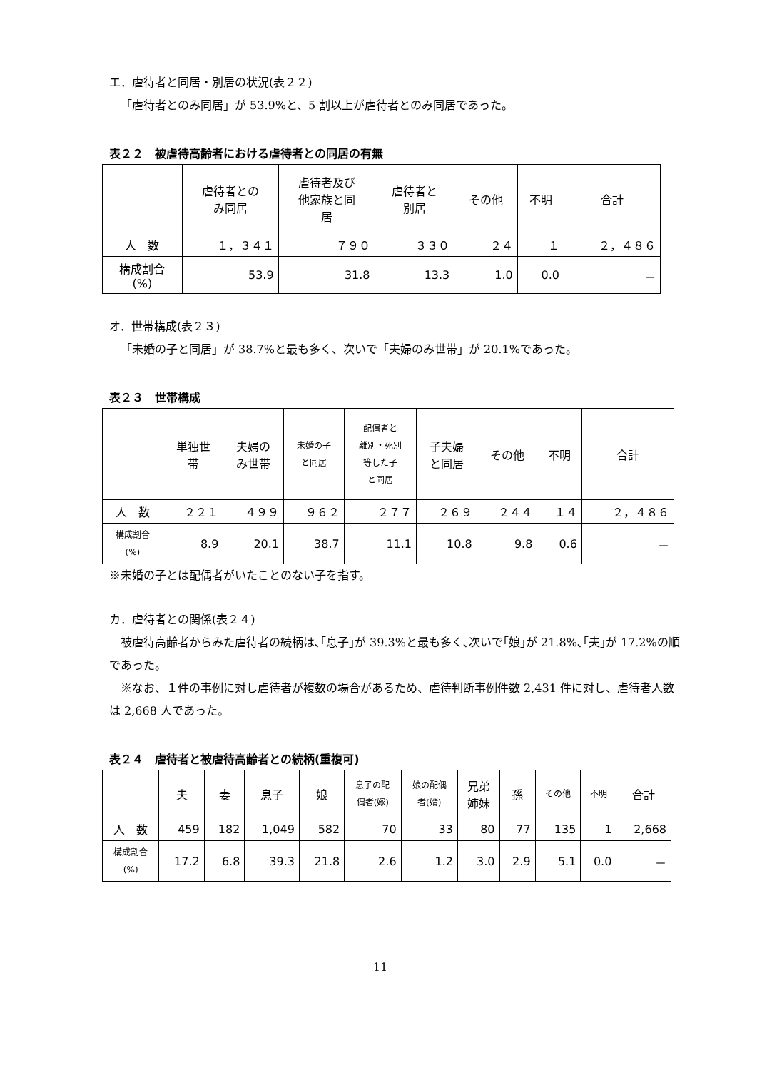エ．虐待者と同居・別居の状況(表２２)
「虐待者とのみ同居」が 53.9%と、5 割以上が虐待者とのみ同居であった。
表２２　被虐待高齢者における虐待者との同居の有無
| | 虐待者との み同居 | 虐待者及び 他家族と同 居 | 虐待者と 別居 | その他 | 不明 | 合計 |
| --- | --- | --- | --- | --- | --- | --- |
| 人 数 | １，３４１ | ７９０ | ３３０ | ２４ | １ | ２，４８６ |
| 構成割合 (%) | 53.9 | 31.8 | 13.3 | 1.0 | 0.0 | － |
オ．世帯構成(表２３)
「未婚の子と同居」が 38.7%と最も多く、次いで「夫婦のみ世帯」が 20.1%であった。
表２３　世帯構成
| | 単独世 帯 | 夫婦の み世帯 | 未婚の子 と同居 | 配偶者と 離別・死別 等した子 と同居 | 子夫婦 と同居 | その他 | 不明 | 合計 |
| --- | --- | --- | --- | --- | --- | --- | --- | --- |
| 人 数 | ２２１ | ４９９ | ９６２ | ２７７ | ２６９ | ２４４ | １４ | ２，４８６ |
| 構成割合 (%) | 8.9 | 20.1 | 38.7 | 11.1 | 10.8 | 9.8 | 0.6 | － |
※未婚の子とは配偶者がいたことのない子を指す。
カ．虐待者との関係(表２４)
被虐待高齢者からみた虐待者の続柄は､｢息子｣が 39.3%と最も多く､次いで｢娘｣が 21.8%､｢夫｣が 17.2%の順であった。
※なお、１件の事例に対し虐待者が複数の場合があるため、虐待判断事例件数 2,431 件に対し、虐待者人数は 2,668 人であった。
表２４　虐待者と被虐待高齢者との続柄(重複可)
| | 夫 | 妻 | 息子 | 娘 | 息子の配 偶者(嫁) | 娘の配偶 者(婿) | 兄弟 姉妹 | 孫 | その他 | 不明 | 合計 |
| --- | --- | --- | --- | --- | --- | --- | --- | --- | --- | --- | --- |
| 人 数 | 459 | 182 | 1,049 | 582 | 70 | 33 | 80 | 77 | 135 | 1 | 2,668 |
| 構成割合 (%) | 17.2 | 6.8 | 39.3 | 21.8 | 2.6 | 1.2 | 3.0 | 2.9 | 5.1 | 0.0 | － |
11